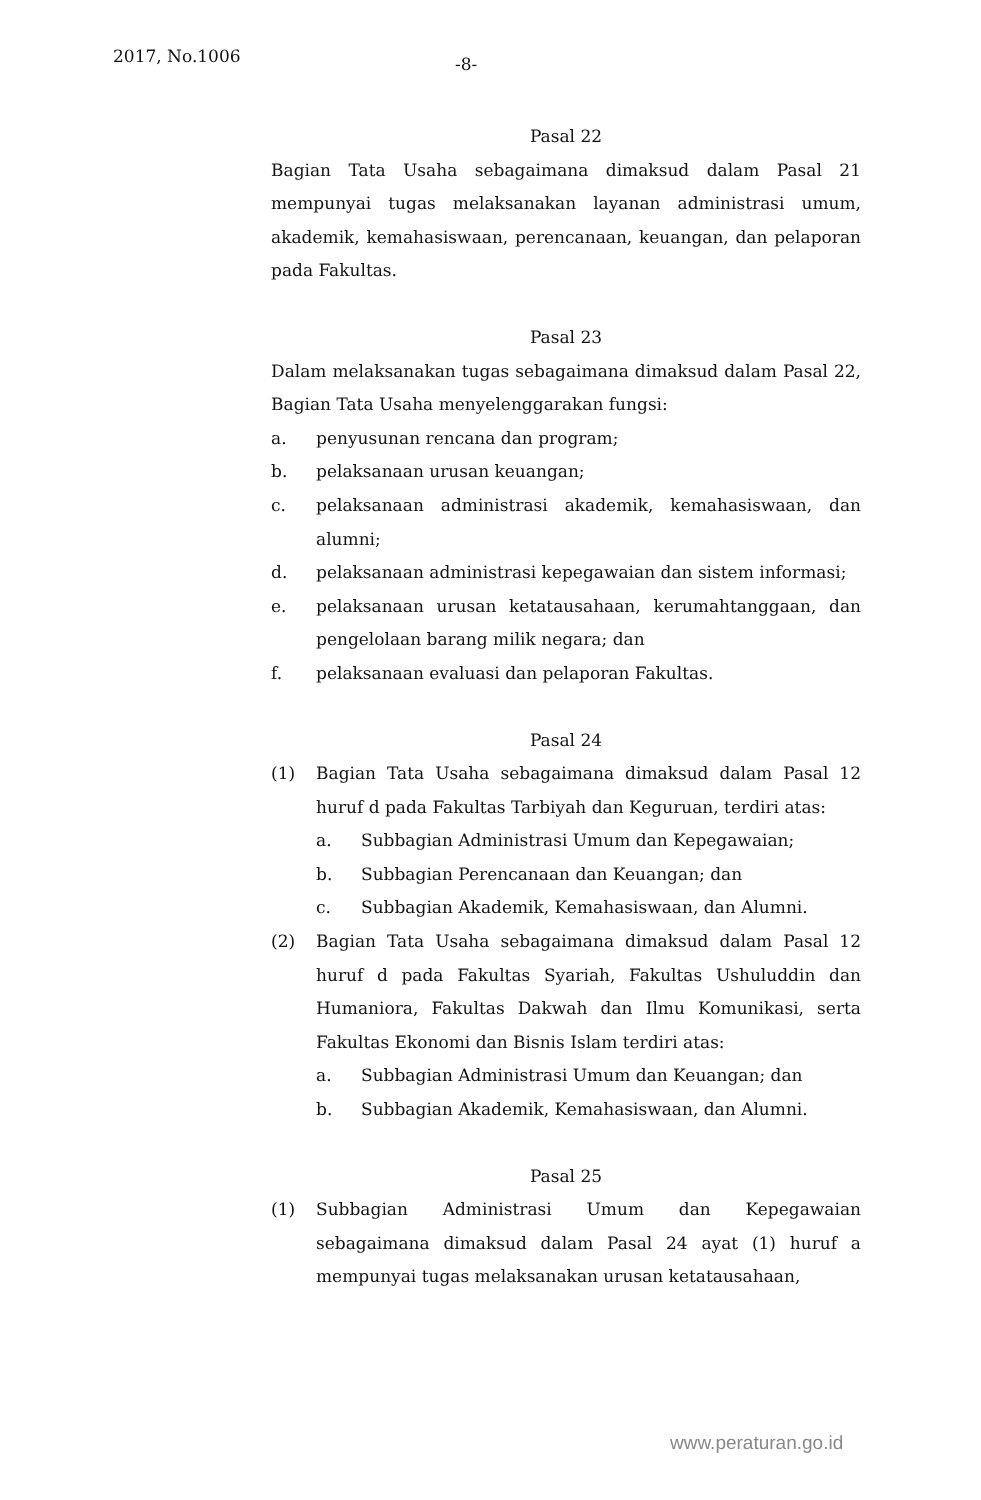2017, No.1006 -8-
Pasal 22
Bagian Tata Usaha sebagaimana dimaksud dalam Pasal 21 mempunyai tugas melaksanakan layanan administrasi umum, akademik, kemahasiswaan, perencanaan, keuangan, dan pelaporan pada Fakultas.
Pasal 23
Dalam melaksanakan tugas sebagaimana dimaksud dalam Pasal 22, Bagian Tata Usaha menyelenggarakan fungsi:
a. penyusunan rencana dan program;
b. pelaksanaan urusan keuangan;
c. pelaksanaan administrasi akademik, kemahasiswaan, dan alumni;
d. pelaksanaan administrasi kepegawaian dan sistem informasi;
e. pelaksanaan urusan ketatausahaan, kerumahtanggaan, dan pengelolaan barang milik negara; dan
f. pelaksanaan evaluasi dan pelaporan Fakultas.
Pasal 24
(1) Bagian Tata Usaha sebagaimana dimaksud dalam Pasal 12 huruf d pada Fakultas Tarbiyah dan Keguruan, terdiri atas:
a. Subbagian Administrasi Umum dan Kepegawaian;
b. Subbagian Perencanaan dan Keuangan; dan
c. Subbagian Akademik, Kemahasiswaan, dan Alumni.
(2) Bagian Tata Usaha sebagaimana dimaksud dalam Pasal 12 huruf d pada Fakultas Syariah, Fakultas Ushuluddin dan Humaniora, Fakultas Dakwah dan Ilmu Komunikasi, serta Fakultas Ekonomi dan Bisnis Islam terdiri atas:
a. Subbagian Administrasi Umum dan Keuangan; dan
b. Subbagian Akademik, Kemahasiswaan, dan Alumni.
Pasal 25
(1) Subbagian Administrasi Umum dan Kepegawaian sebagaimana dimaksud dalam Pasal 24 ayat (1) huruf a mempunyai tugas melaksanakan urusan ketatausahaan,
www.peraturan.go.id